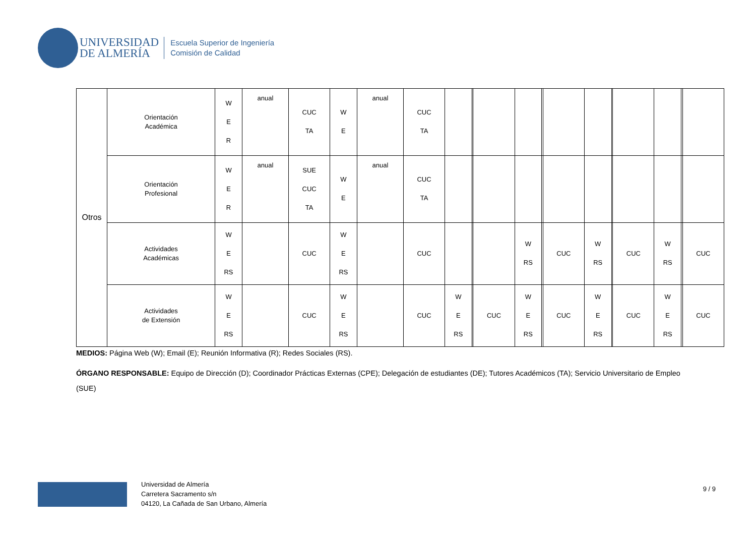UNIVERSIDAD
DE ALMERÍA
Escuela Superior de Ingeniería
Comisión de Calidad
| Otros | Orientación Académica | W E R | anual | CUC TA | W E | anual | CUC TA | | | | | | | | | | | | |
| | Orientación Profesional | W E R | anual | SUE CUC TA | W E | anual | CUC TA | | | | | | | | | | | | |
| | Actividades Académicas | W E RS | | CUC | W E RS | | CUC | | | | W RS | | CUC | W RS | | CUC | W RS | | CUC |
| | Actividades de Extensión | W E RS | | CUC | W E RS | | CUC | W E RS | | CUC | W E RS | | CUC | W E RS | | CUC | W E RS | | CUC |
MEDIOS: Página Web (W); Email (E); Reunión Informativa (R); Redes Sociales (RS).
ÓRGANO RESPONSABLE: Equipo de Dirección (D); Coordinador Prácticas Externas (CPE); Delegación de estudiantes (DE); Tutores Académicos (TA); Servicio Universitario de Empleo (SUE)
Universidad de Almería
Carretera Sacramento s/n
04120, La Cañada de San Urbano, Almería
9 / 9